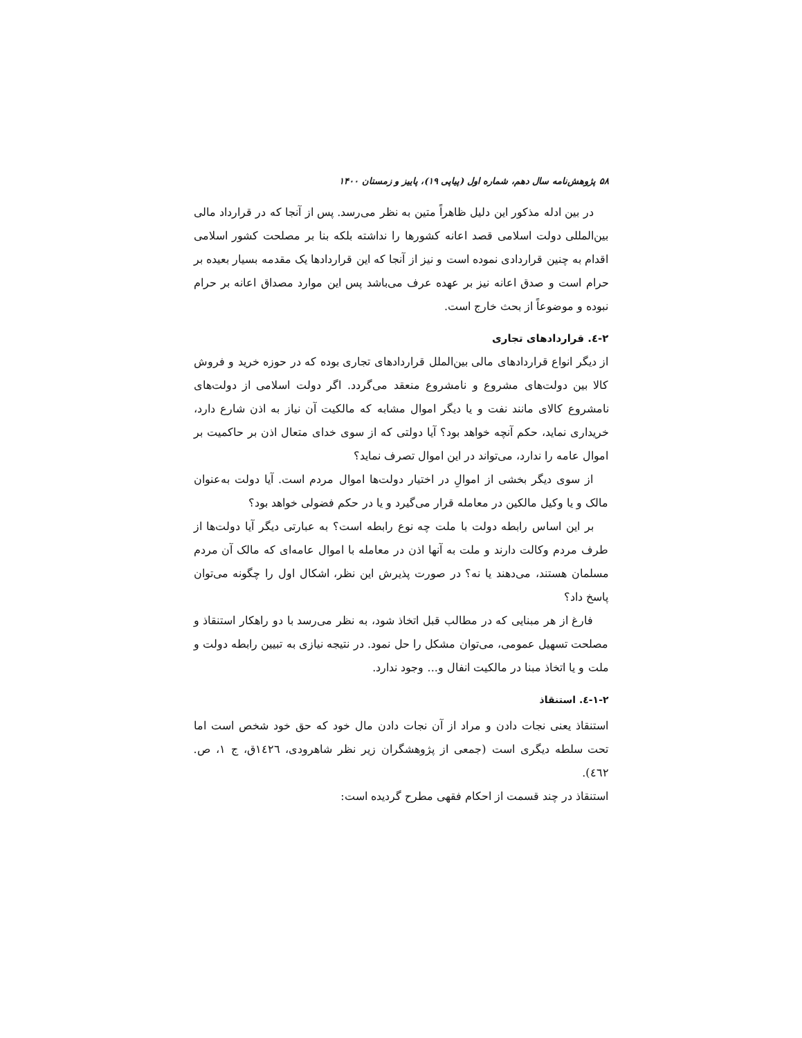۵۸ پژوهش‌نامه سال دهم، شماره اول (پیاپی ۱۹)، پاییز و زمستان ۱۴۰۰
در بین ادله مذکور این دلیل ظاهراً متین به نظر می‌رسد. پس از آنجا که در قرارداد مالی بین‌المللی دولت اسلامی قصد اعانه کشورها را نداشته بلکه بنا بر مصلحت کشور اسلامی اقدام به چنین قراردادی نموده است و نیز از آنجا که این قراردادها یک مقدمه بسیار بعیده بر حرام است و صدق اعانه نیز بر عهده عرف می‌باشد پس این موارد مصداق اعانه بر حرام نبوده و موضوعاً از بحث خارج است.
۲-٤. قراردادهای تجاری
از دیگر انواع قراردادهای مالی بین‌الملل قراردادهای تجاری بوده که در حوزه خرید و فروش کالا بین دولت‌های مشروع و نامشروع منعقد می‌گردد. اگر دولت اسلامی از دولت‌های نامشروع کالای مانند نفت و یا دیگر اموال مشابه که مالکیت آن نیاز به اذن شارع دارد، خریداری نماید، حکم آنچه خواهد بود؟ آیا دولتی که از سوی خدای متعال اذن بر حاکمیت بر اموال عامه را ندارد، می‌تواند در این اموال تصرف نماید؟
از سوی دیگر بخشی از اموالِ در اختیار دولت‌ها اموال مردم است. آیا دولت به‌عنوان مالک و یا وکیل مالکین در معامله قرار می‌گیرد و یا در حکم فضولی خواهد بود؟
بر این اساس رابطه دولت با ملت چه نوع رابطه است؟ به عبارتی دیگر آیا دولت‌ها از طرف مردم وکالت دارند و ملت به آنها اذن در معامله با اموال عامه‌ای که مالک آن مردم مسلمان هستند، می‌دهند یا نه؟ در صورت پذیرش این نظر، اشکال اول را چگونه می‌توان پاسخ داد؟
فارغ از هر مبنایی که در مطالب قبل اتخاذ شود، به نظر می‌رسد با دو راهکار استنقاذ و مصلحت تسهیل عمومی، می‌توان مشکل را حل نمود. در نتیجه نیازی به تبیین رابطه دولت و ملت و یا اتخاذ مبنا در مالکیت انفال و... وجود ندارد.
۱-۲-٤. استنقاذ
استنقاذ یعنی نجات دادن و مراد از آن نجات دادن مال خود که حق خود شخص است اما تحت سلطه دیگری است (جمعی از پژوهشگران زیر نظر شاهرودی، ١٤٢٦ق، ج ١، ص. ٤٦٢).
استنقاذ در چند قسمت از احکام فقهی مطرح گردیده است: